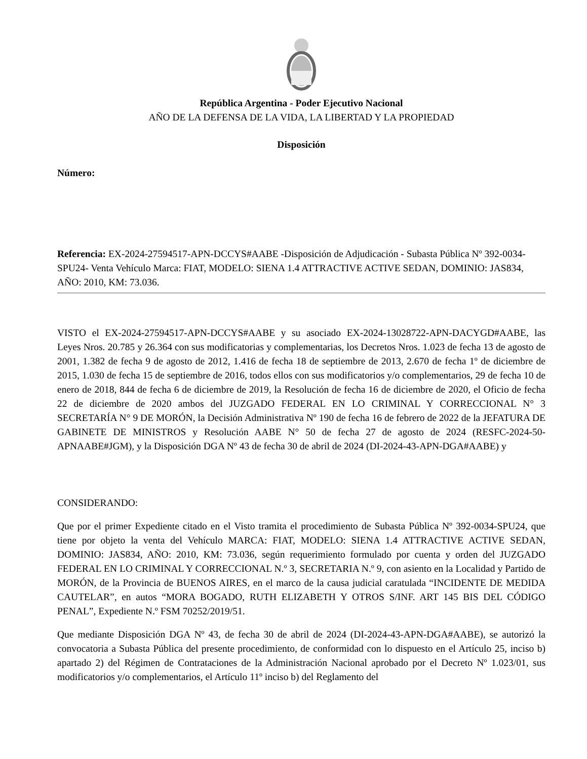República Argentina - Poder Ejecutivo Nacional
AÑO DE LA DEFENSA DE LA VIDA, LA LIBERTAD Y LA PROPIEDAD
Disposición
Número:
Referencia: EX-2024-27594517-APN-DCCYS#AABE -Disposición de Adjudicación - Subasta Pública Nº 392-0034-SPU24- Venta Vehículo Marca: FIAT, MODELO: SIENA 1.4 ATTRACTIVE ACTIVE SEDAN, DOMINIO: JAS834, AÑO: 2010, KM: 73.036.
VISTO el EX-2024-27594517-APN-DCCYS#AABE y su asociado EX-2024-13028722-APN-DACYGD#AABE, las Leyes Nros. 20.785 y 26.364 con sus modificatorias y complementarias, los Decretos Nros. 1.023 de fecha 13 de agosto de 2001, 1.382 de fecha 9 de agosto de 2012, 1.416 de fecha 18 de septiembre de 2013, 2.670 de fecha 1º de diciembre de 2015, 1.030 de fecha 15 de septiembre de 2016, todos ellos con sus modificatorios y/o complementarios, 29 de fecha 10 de enero de 2018, 844 de fecha 6 de diciembre de 2019, la Resolución de fecha 16 de diciembre de 2020, el Oficio de fecha 22 de diciembre de 2020 ambos del JUZGADO FEDERAL EN LO CRIMINAL Y CORRECCIONAL N° 3 SECRETARÍA N° 9 DE MORÓN, la Decisión Administrativa Nº 190 de fecha 16 de febrero de 2022 de la JEFATURA DE GABINETE DE MINISTROS y Resolución AABE N° 50 de fecha 27 de agosto de 2024 (RESFC-2024-50-APNAABE#JGM), y la Disposición DGA Nº 43 de fecha 30 de abril de 2024 (DI-2024-43-APN-DGA#AABE) y
CONSIDERANDO:
Que por el primer Expediente citado en el Visto tramita el procedimiento de Subasta Pública Nº 392-0034-SPU24, que tiene por objeto la venta del Vehículo MARCA: FIAT, MODELO: SIENA 1.4 ATTRACTIVE ACTIVE SEDAN, DOMINIO: JAS834, AÑO: 2010, KM: 73.036, según requerimiento formulado por cuenta y orden del JUZGADO FEDERAL EN LO CRIMINAL Y CORRECCIONAL N.º 3, SECRETARIA N.º 9, con asiento en la Localidad y Partido de MORÓN, de la Provincia de BUENOS AIRES, en el marco de la causa judicial caratulada “INCIDENTE DE MEDIDA CAUTELAR”, en autos “MORA BOGADO, RUTH ELIZABETH Y OTROS S/INF. ART 145 BIS DEL CÓDIGO PENAL”, Expediente N.º FSM 70252/2019/51.
Que mediante Disposición DGA Nº 43, de fecha 30 de abril de 2024 (DI-2024-43-APN-DGA#AABE), se autorizó la convocatoria a Subasta Pública del presente procedimiento, de conformidad con lo dispuesto en el Artículo 25, inciso b) apartado 2) del Régimen de Contrataciones de la Administración Nacional aprobado por el Decreto Nº 1.023/01, sus modificatorios y/o complementarios, el Artículo 11º inciso b) del Reglamento del